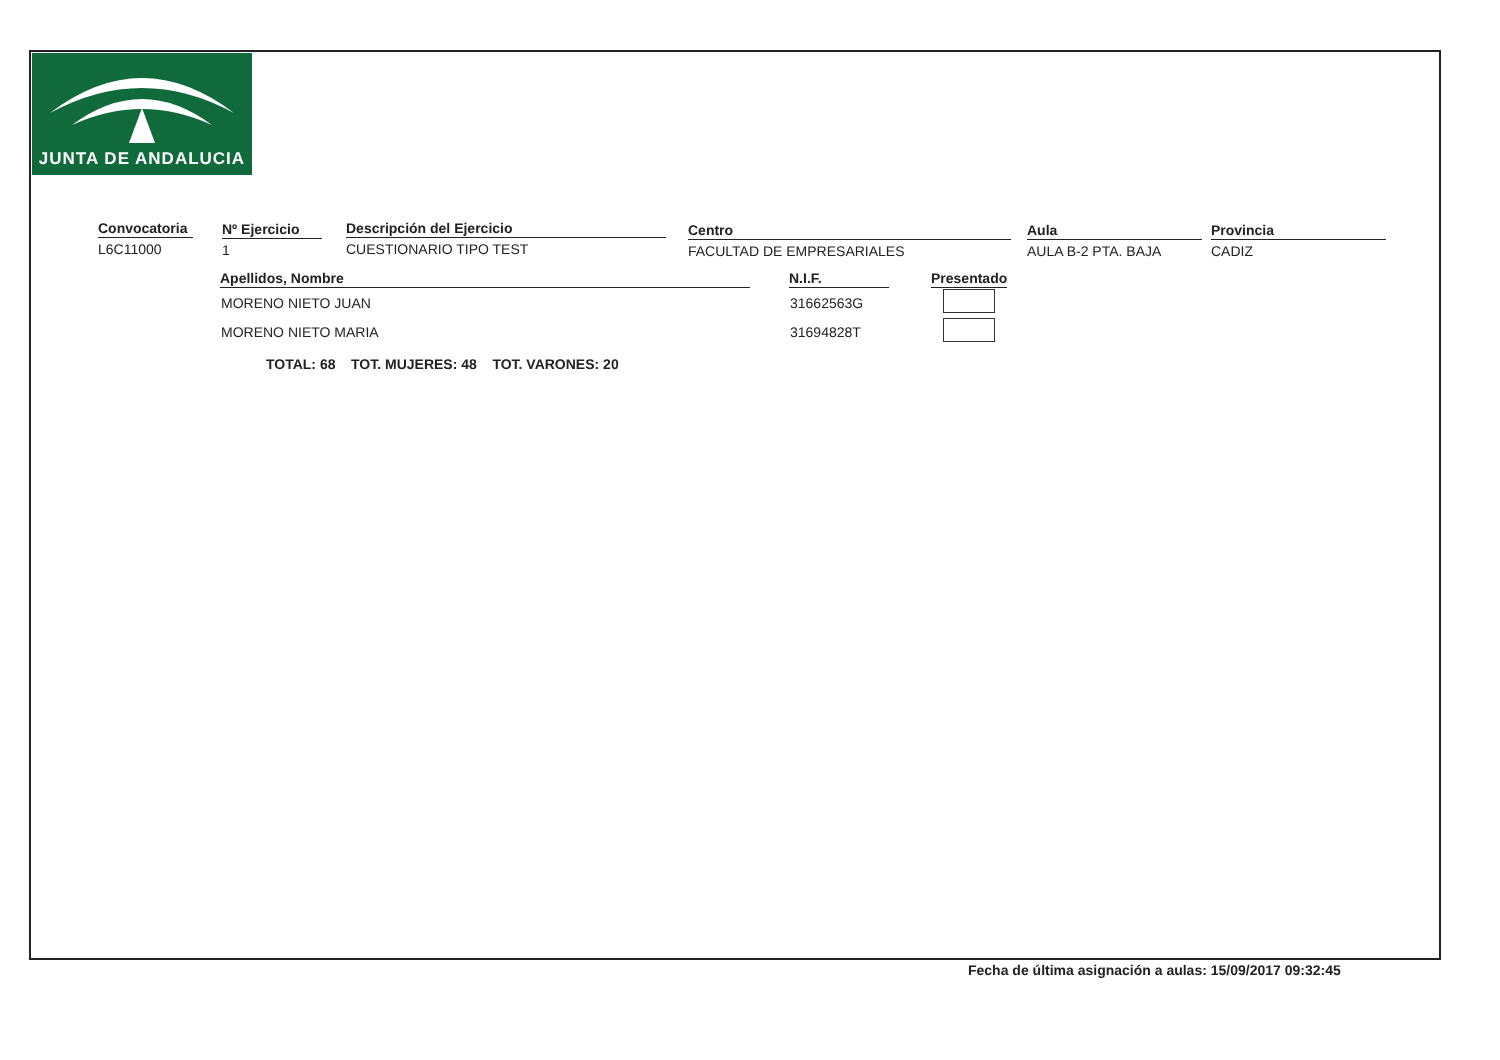JUNTA DE ANDALUCIA
Convocatoria
L6C11000
Nº Ejercicio
1
Descripción del Ejercicio
CUESTIONARIO TIPO TEST
Centro
FACULTAD DE EMPRESARIALES
Aula
AULA B-2 PTA. BAJA
Provincia
CADIZ
| Apellidos, Nombre | | N.I.F. | | Presentado |
| --- | --- | --- | --- | --- |
| MORENO NIETO JUAN | | 31662563G | | |
| MORENO NIETO MARIA | | 31694828T | | |
TOTAL: 68 TOT. MUJERES: 48 TOT. VARONES: 20
Fecha de última asignación a aulas: 15/09/2017 09:32:45